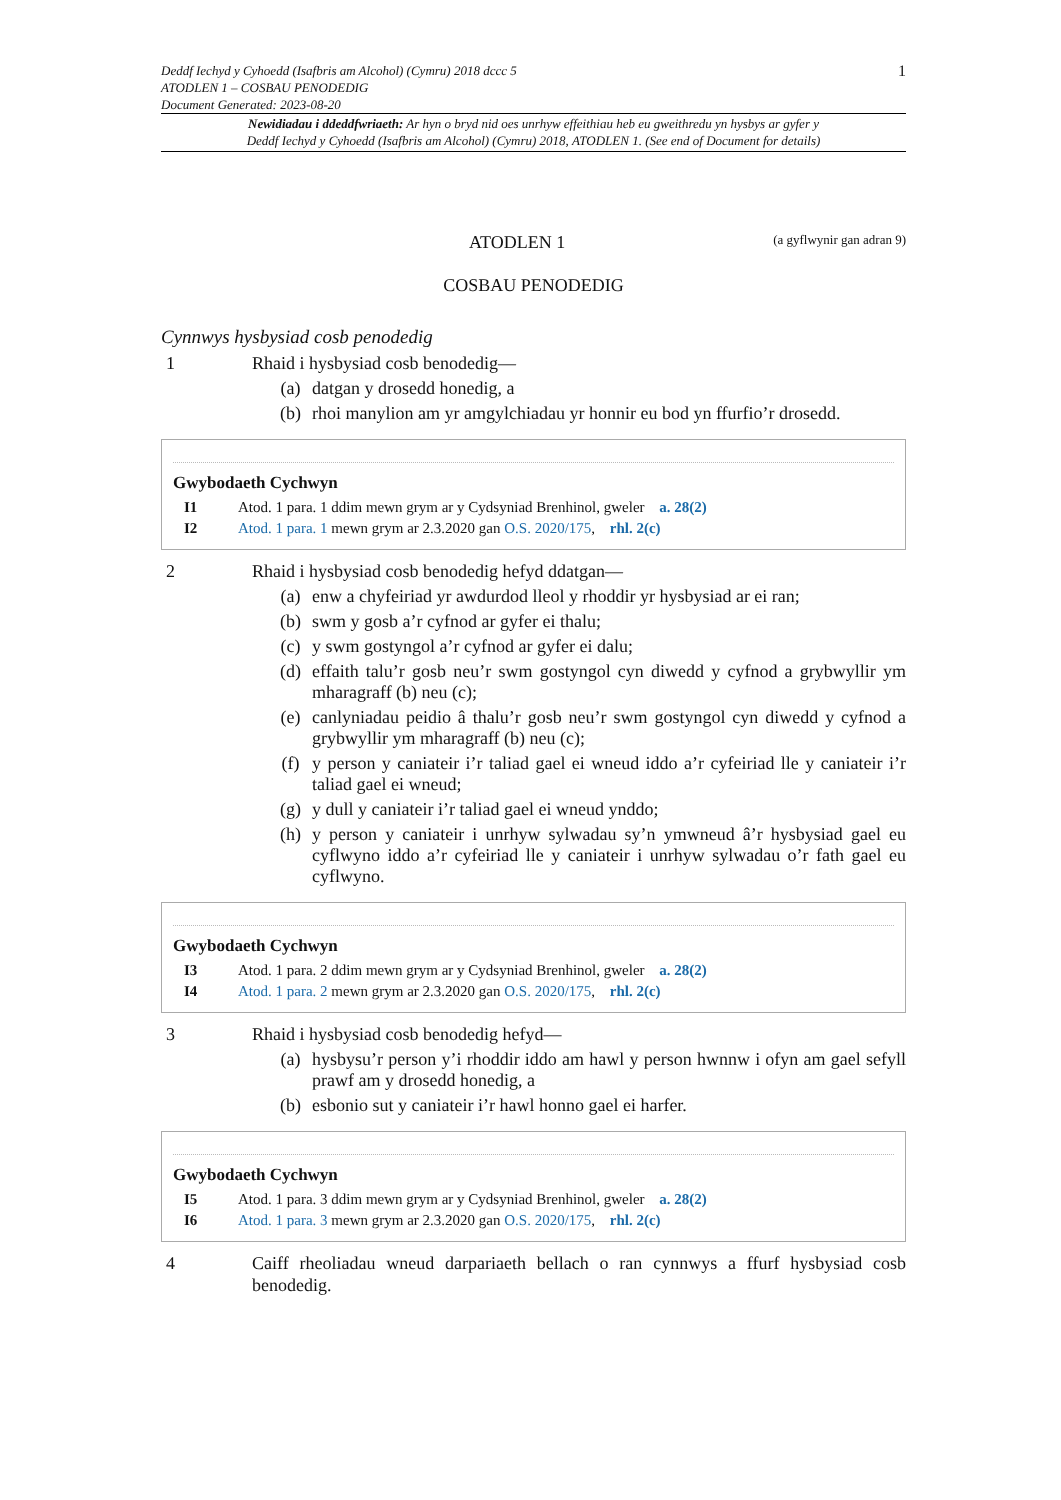Deddf Iechyd y Cyhoedd (Isafbris am Alcohol) (Cymru) 2018 dccc 5
ATODLEN 1 – COSBAU PENODEDIG
Document Generated: 2023-08-20
1
Newidiadau i ddeddfwriaeth: Ar hyn o bryd nid oes unrhyw effeithiau heb eu gweithredu yn hysbys ar gyfer y
Deddf Iechyd y Cyhoedd (Isafbris am Alcohol) (Cymru) 2018, ATODLEN 1. (See end of Document for details)
ATODLEN 1
(a gyflwynir gan adran 9)
COSBAU PENODEDIG
Cynnwys hysbysiad cosb penodedig
1 Rhaid i hysbysiad cosb benodedig—
(a) datgan y drosedd honedig, a
(b) rhoi manylion am yr amgylchiadau yr honnir eu bod yn ffurfio’r drosedd.
Gwybodaeth Cychwyn
I1 Atod. 1 para. 1 ddim mewn grym ar y Cydsyniad Brenhinol, gweler a. 28(2)
I2 Atod. 1 para. 1 mewn grym ar 2.3.2020 gan O.S. 2020/175, rhl. 2(c)
2 Rhaid i hysbysiad cosb benodedig hefyd ddatgan—
(a) enw a chyfeiriad yr awdurdod lleol y rhoddir yr hysbysiad ar ei ran;
(b) swm y gosb a’r cyfnod ar gyfer ei thalu;
(c) y swm gostyngol a’r cyfnod ar gyfer ei dalu;
(d) effaith talu’r gosb neu’r swm gostyngol cyn diwedd y cyfnod a grybwyllir ym mharagraff (b) neu (c);
(e) canlyniadau peidio â thalu’r gosb neu’r swm gostyngol cyn diwedd y cyfnod a grybwyllir ym mharagraff (b) neu (c);
(f) y person y caniateir i’r taliad gael ei wneud iddo a’r cyfeiriad lle y caniateir i’r taliad gael ei wneud;
(g) y dull y caniateir i’r taliad gael ei wneud ynddo;
(h) y person y caniateir i unrhyw sylwadau sy’n ymwneud â’r hysbysiad gael eu cyflwyno iddo a’r cyfeiriad lle y caniateir i unrhyw sylwadau o’r fath gael eu cyflwyno.
Gwybodaeth Cychwyn
I3 Atod. 1 para. 2 ddim mewn grym ar y Cydsyniad Brenhinol, gweler a. 28(2)
I4 Atod. 1 para. 2 mewn grym ar 2.3.2020 gan O.S. 2020/175, rhl. 2(c)
3 Rhaid i hysbysiad cosb benodedig hefyd—
(a) hysbysu’r person y’i rhoddir iddo am hawl y person hwnnw i ofyn am gael sefyll prawf am y drosedd honedig, a
(b) esbonio sut y caniateir i’r hawl honno gael ei harfer.
Gwybodaeth Cychwyn
I5 Atod. 1 para. 3 ddim mewn grym ar y Cydsyniad Brenhinol, gweler a. 28(2)
I6 Atod. 1 para. 3 mewn grym ar 2.3.2020 gan O.S. 2020/175, rhl. 2(c)
4 Caiff rheoliadau wneud darpariaeth bellach o ran cynnwys a ffurf hysbysiad cosb benodedig.